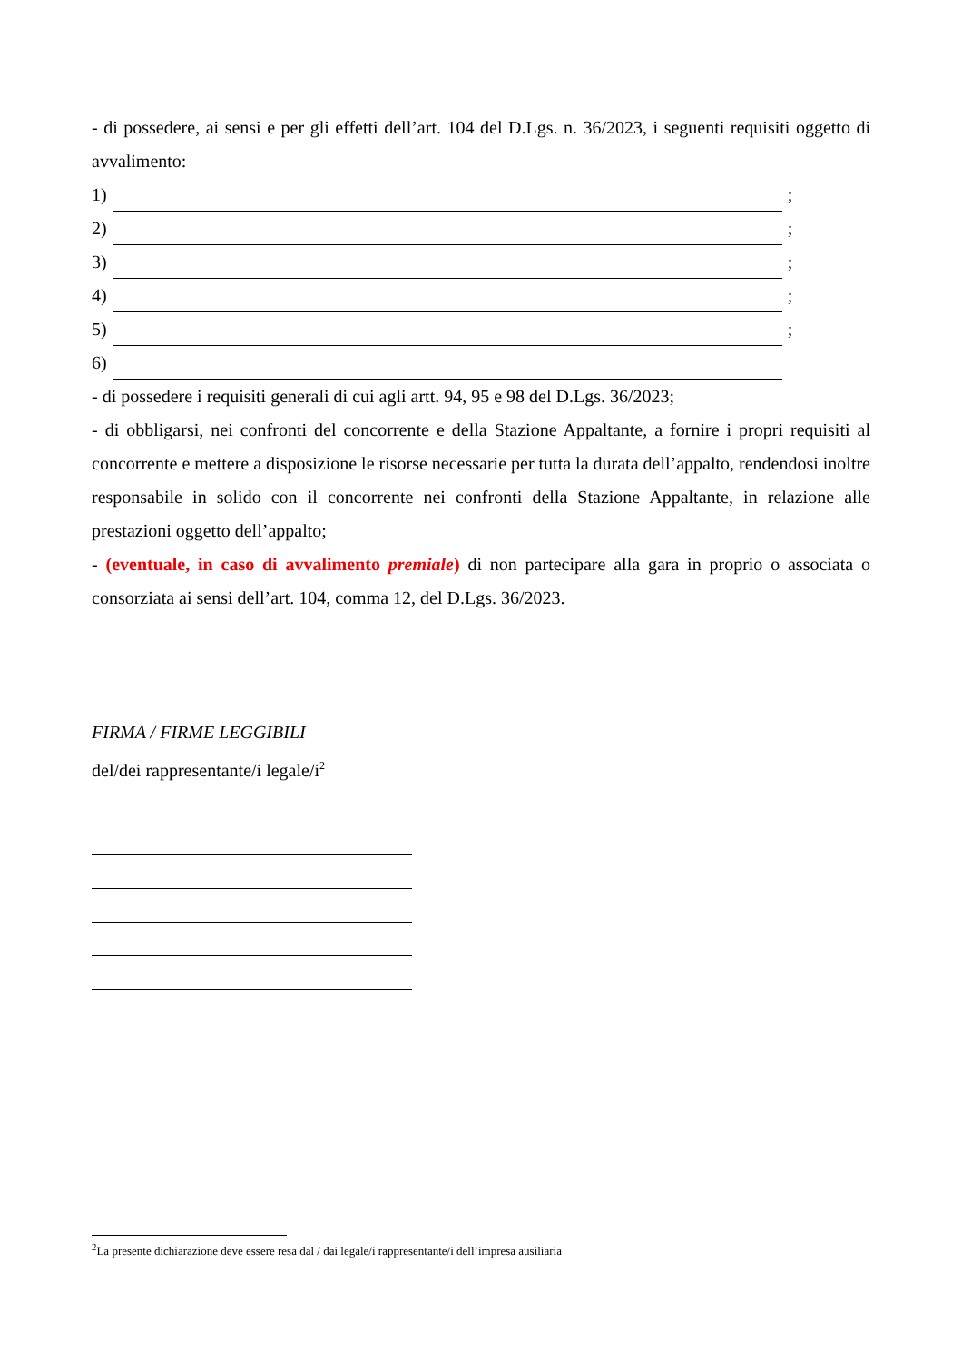- di possedere, ai sensi e per gli effetti dell’art. 104 del D.Lgs. n. 36/2023, i seguenti requisiti oggetto di avvalimento:
1) ;
2) ;
3) ;
4) ;
5) ;
6)
- di possedere i requisiti generali di cui agli artt. 94, 95 e 98 del D.Lgs. 36/2023;
- di obbligarsi, nei confronti del concorrente e della Stazione Appaltante, a fornire i propri requisiti al concorrente e mettere a disposizione le risorse necessarie per tutta la durata dell’appalto, rendendosi inoltre responsabile in solido con il concorrente nei confronti della Stazione Appaltante, in relazione alle prestazioni oggetto dell’appalto;
- (eventuale, in caso di avvalimento premiale) di non partecipare alla gara in proprio o associata o consorziata ai sensi dell’art. 104, comma 12, del D.Lgs. 36/2023.
FIRMA / FIRME LEGGIBILI
del/dei rappresentante/i legale/i<sup>2</sup>
<sup>2</sup> La presente dichiarazione deve essere resa dal / dai legale/i rappresentante/i dell’impresa ausiliaria